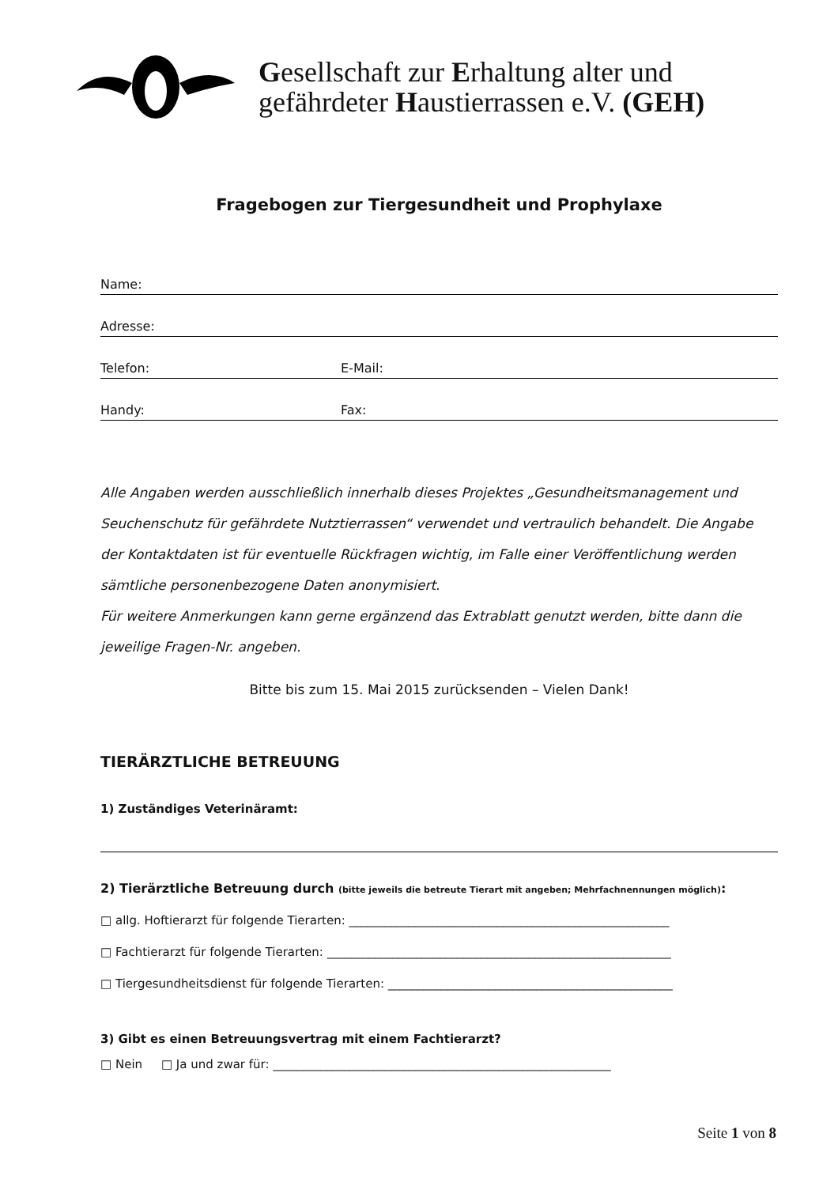Gesellschaft zur Erhaltung alter und
gefährdeter Haustierrassen e.V. (GEH)
Fragebogen zur Tiergesundheit und Prophylaxe
Name:
Adresse:
Telefon: E-Mail:
Handy: Fax:
Alle Angaben werden ausschließlich innerhalb dieses Projektes „Gesundheitsmanagement und Seuchenschutz für gefährdete Nutztierrassen“ verwendet und vertraulich behandelt. Die Angabe der Kontaktdaten ist für eventuelle Rückfragen wichtig, im Falle einer Veröffentlichung werden sämtliche personenbezogene Daten anonymisiert.
Für weitere Anmerkungen kann gerne ergänzend das Extrablatt genutzt werden, bitte dann die jeweilige Fragen-Nr. angeben.
Bitte bis zum 15. Mai 2015 zurücksenden – Vielen Dank!
TIERÄRZTLICHE BETREUUNG
1) Zuständiges Veterinäramt:
2) Tierärztliche Betreuung durch (bitte jeweils die betreute Tierart mit angeben; Mehrfachnennungen möglich):
□ allg. Hoftierarzt für folgende Tierarten: ______________________________________________________
□ Fachtierarzt für folgende Tierarten: __________________________________________________________
□ Tiergesundheitsdienst für folgende Tierarten: ________________________________________________
3) Gibt es einen Betreuungsvertrag mit einem Fachtierarzt?
□ Nein □ Ja und zwar für: _________________________________________________________
Seite 1 von 8